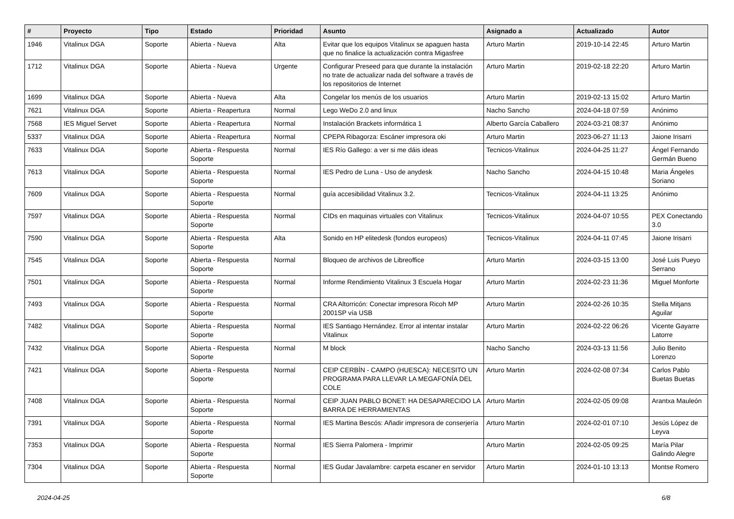| # | Proyecto | Tipo | Estado | Prioridad | Asunto | Asignado a | Actualizado | Autor |
| --- | --- | --- | --- | --- | --- | --- | --- | --- |
| 1946 | Vitalinux DGA | Soporte | Abierta - Nueva | Alta | Evitar que los equipos Vitalinux se apaguen hasta que no finalice la actualización contra Migasfree | Arturo Martin | 2019-10-14 22:45 | Arturo Martin |
| 1712 | Vitalinux DGA | Soporte | Abierta - Nueva | Urgente | Configurar Preseed para que durante la instalación no trate de actualizar nada del software a través de los repositorios de Internet | Arturo Martin | 2019-02-18 22:20 | Arturo Martin |
| 1699 | Vitalinux DGA | Soporte | Abierta - Nueva | Alta | Congelar los menús de los usuarios | Arturo Martin | 2019-02-13 15:02 | Arturo Martin |
| 7621 | Vitalinux DGA | Soporte | Abierta - Reapertura | Normal | Lego WeDo 2.0 and linux | Nacho Sancho | 2024-04-18 07:59 | Anónimo |
| 7568 | IES Miguel Servet | Soporte | Abierta - Reapertura | Normal | Instalación Brackets informática 1 | Alberto García Caballero | 2024-03-21 08:37 | Anónimo |
| 5337 | Vitalinux DGA | Soporte | Abierta - Reapertura | Normal | CPEPA Ribagorza: Escáner impresora oki | Arturo Martin | 2023-06-27 11:13 | Jaione Irisarri |
| 7633 | Vitalinux DGA | Soporte | Abierta - Respuesta Soporte | Normal | IES Río Gallego: a ver si me dáis ideas | Tecnicos-Vitalinux | 2024-04-25 11:27 | Ángel Fernando Germán Bueno |
| 7613 | Vitalinux DGA | Soporte | Abierta - Respuesta Soporte | Normal | IES Pedro de Luna - Uso de anydesk | Nacho Sancho | 2024-04-15 10:48 | Maria Ángeles Soriano |
| 7609 | Vitalinux DGA | Soporte | Abierta - Respuesta Soporte | Normal | guía accesibilidad Vitalinux 3.2. | Tecnicos-Vitalinux | 2024-04-11 13:25 | Anónimo |
| 7597 | Vitalinux DGA | Soporte | Abierta - Respuesta Soporte | Normal | CIDs en maquinas virtuales con Vitalinux | Tecnicos-Vitalinux | 2024-04-07 10:55 | PEX Conectando 3.0 |
| 7590 | Vitalinux DGA | Soporte | Abierta - Respuesta Soporte | Alta | Sonido en HP elitedesk (fondos europeos) | Tecnicos-Vitalinux | 2024-04-11 07:45 | Jaione Irisarri |
| 7545 | Vitalinux DGA | Soporte | Abierta - Respuesta Soporte | Normal | Bloqueo de archivos de Libreoffice | Arturo Martin | 2024-03-15 13:00 | José Luis Pueyo Serrano |
| 7501 | Vitalinux DGA | Soporte | Abierta - Respuesta Soporte | Normal | Informe Rendimiento Vitalinux 3 Escuela Hogar | Arturo Martin | 2024-02-23 11:36 | Miguel Monforte |
| 7493 | Vitalinux DGA | Soporte | Abierta - Respuesta Soporte | Normal | CRA Altorricón: Conectar impresora Ricoh MP 2001SP vía USB | Arturo Martin | 2024-02-26 10:35 | Stella Mitjans Aguilar |
| 7482 | Vitalinux DGA | Soporte | Abierta - Respuesta Soporte | Normal | IES Santiago Hernández. Error al intentar instalar Vitalinux | Arturo Martin | 2024-02-22 06:26 | Vicente Gayarre Latorre |
| 7432 | Vitalinux DGA | Soporte | Abierta - Respuesta Soporte | Normal | M block | Nacho Sancho | 2024-03-13 11:56 | Julio Benito Lorenzo |
| 7421 | Vitalinux DGA | Soporte | Abierta - Respuesta Soporte | Normal | CEIP CERBÍN - CAMPO (HUESCA): NECESITO UN PROGRAMA PARA LLEVAR LA MEGAFONÍA DEL COLE | Arturo Martin | 2024-02-08 07:34 | Carlos Pablo Buetas Buetas |
| 7408 | Vitalinux DGA | Soporte | Abierta - Respuesta Soporte | Normal | CEIP JUAN PABLO BONET: HA DESAPARECIDO LA BARRA DE HERRAMIENTAS | Arturo Martin | 2024-02-05 09:08 | Arantxa Mauleón |
| 7391 | Vitalinux DGA | Soporte | Abierta - Respuesta Soporte | Normal | IES Martina Bescós: Añadir impresora de conserjería | Arturo Martin | 2024-02-01 07:10 | Jesús López de Leyva |
| 7353 | Vitalinux DGA | Soporte | Abierta - Respuesta Soporte | Normal | IES Sierra Palomera - Imprimir | Arturo Martin | 2024-02-05 09:25 | María Pilar Galindo Alegre |
| 7304 | Vitalinux DGA | Soporte | Abierta - Respuesta Soporte | Normal | IES Gudar Javalambre: carpeta escaner en servidor | Arturo Martin | 2024-01-10 13:13 | Montse Romero |
2024-04-25 6/8